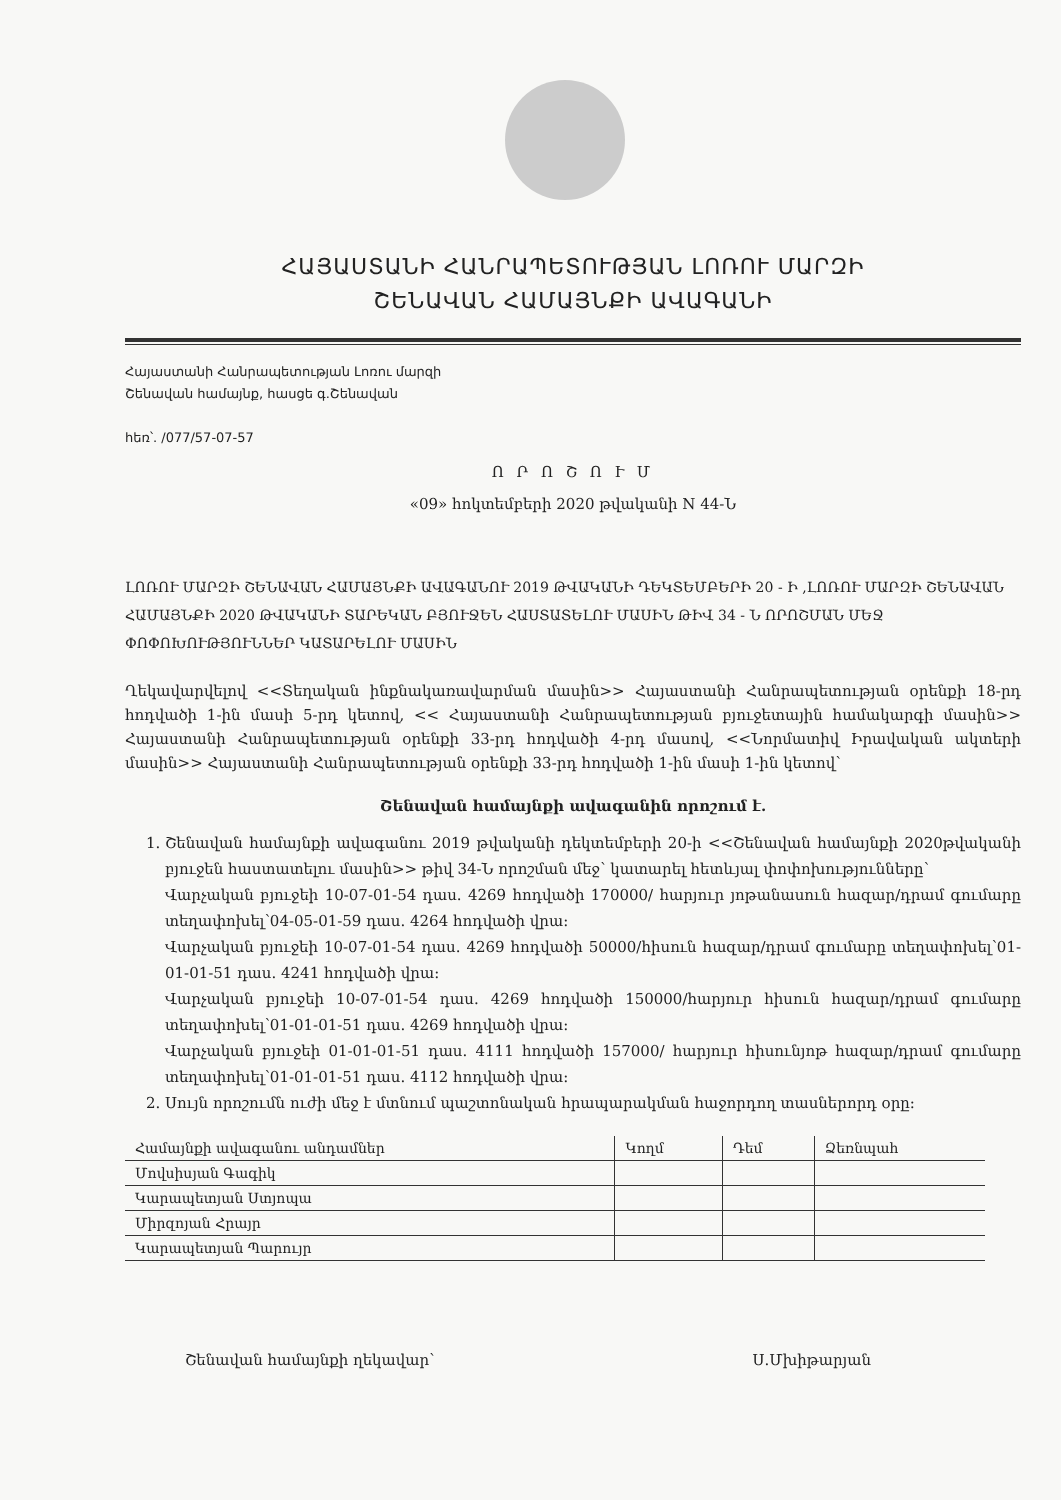ՀԱՅԱՍՏԱՆԻ ՀԱՆՐԱՊԵՏՈՒԹՅԱՆ ԼՈՌՈՒ ՄԱՐԶԻ
ՇԵՆԱՎԱՆ ՀԱՄԱՅՆՔԻ ԱՎԱԳԱՆԻ
Հայաստանի Հանրապետության Լոռու մարզի
Շենավան համայնք, հասցե գ.Շենավան
հեռ՝. /077/57-07-57
Ո Ր Ո Շ Ո Ւ Մ
«09» հոկտեմբերի 2020 թվականի N 44-Ն
ԼՈՌՈՒ ՄԱՐԶԻ ՇԵՆԱՎԱՆ ՀԱՄԱՅՆՔԻ ԱՎԱԳԱՆՈՒ 2019 ԹՎԱԿԱՆԻ ԴԵԿՏԵՄԲԵՐԻ 20 - Ի ,ԼՈՌՈՒ ՄԱՐԶԻ ՇԵՆԱՎԱՆ ՀԱՄԱՅՆՔԻ 2020 ԹՎԱԿԱՆԻ ՏԱՐԵԿԱՆ ԲՅՈՒՋԵՆ ՀԱՍՏԱՏԵԼՈՒ ՄԱՍԻՆ ԹԻՎ 34 - Ն ՈՐՈՇՄԱՆ ՄԵՋ ՓՈՓՈԽՈՒԹՅՈՒՆՆԵՐ ԿԱՏԱՐԵԼՈՒ ՄԱՍԻՆ
Ղեկավարվելով <<Տեղական ինքնակառավարման մասին>> Հայաստանի Հանրապետության օրենքի 18-րդ հոդվածի 1-ին մասի 5-րդ կետով, << Հայաստանի Հանրապետության բյուջետային համակարգի մասին>> Հայաստանի Հանրապետության օրենքի 33-րդ հոդվածի 4-րդ մասով, <<Նորմատիվ Իրավական ակտերի մասին>> Հայաստանի Հանրապետության օրենքի 33-րդ հոդվածի 1-ին մասի 1-ին կետով՝
Շենավան համայնքի ավագանին որոշում է.
1. Շենավան համայնքի ավագանու 2019 թվականի դեկտեմբերի 20-ի <<Շենավան համայնքի 2020թվականի բյուջեն հաստատելու մասին>> թիվ 34-Ն որոշման մեջ՝ կատարել հետևյալ փոփոխությունները՝
Վարչական բյուջեի 10-07-01-54 դաս. 4269 հոդվածի 170000/ հարյուր յոթանասուն հազար/դրամ գումարը տեղափոխել՝04-05-01-59 դաս. 4264 հոդվածի վրա:
Վարչական բյուջեի 10-07-01-54 դաս. 4269 հոդվածի 50000/հիսուն հազար/դրամ գումարը տեղափոխել՝01-01-01-51 դաս. 4241 հոդվածի վրա:
Վարչական բյուջեի 10-07-01-54 դաս. 4269 հոդվածի 150000/հարյուր հիսուն հազար/դրամ գումարը տեղափոխել՝01-01-01-51 դաս. 4269 հոդվածի վրա:
Վարչական բյուջեի 01-01-01-51 դաս. 4111 հոդվածի 157000/ հարյուր հիսունյոթ հազար/դրամ գումարը տեղափոխել՝01-01-01-51 դաս. 4112 հոդվածի վրա:
2. Սույն որոշումն ուժի մեջ է մտնում պաշտոնական հրապարակման հաջորդող տասներորդ օրը:
| Համայնքի ավագանու անդամներ | Կողմ | Դեմ | Ձեռնպահ |
| --- | --- | --- | --- |
| Մովսիսյան Գագիկ | | | |
| Կարապետյան Ստյոպա | | | |
| Միրզոյան Հրայր | | | |
| Կարապետյան Պարույր | | | |
Շենավան համայնքի ղեկավար՝ Ս.Մխիթարյան